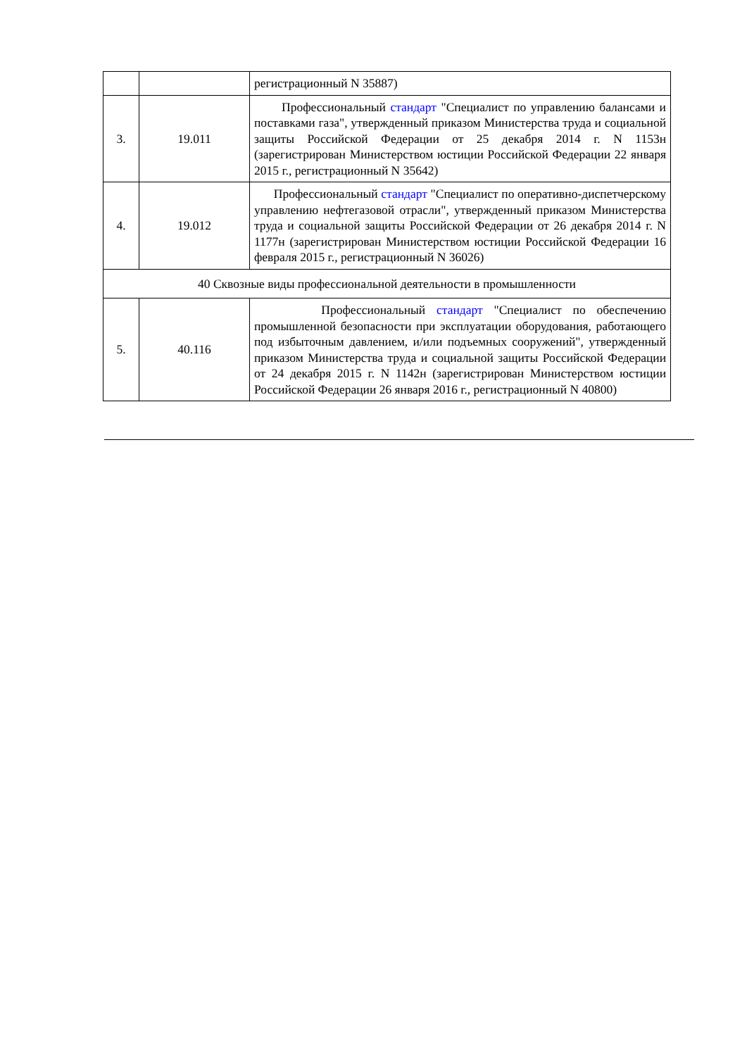| | | регистрационный N 35887) |
| 3. | 19.011 | Профессиональный стандарт "Специалист по управлению балансами и поставками газа", утвержденный приказом Министерства труда и социальной защиты Российской Федерации от 25 декабря 2014 г. N 1153н (зарегистрирован Министерством юстиции Российской Федерации 22 января 2015 г., регистрационный N 35642) |
| 4. | 19.012 | Профессиональный стандарт "Специалист по оперативно-диспетчерскому управлению нефтегазовой отрасли", утвержденный приказом Министерства труда и социальной защиты Российской Федерации от 26 декабря 2014 г. N 1177н (зарегистрирован Министерством юстиции Российской Федерации 16 февраля 2015 г., регистрационный N 36026) |
| 40 Сквозные виды профессиональной деятельности в промышленности | | |
| 5. | 40.116 | Профессиональный стандарт "Специалист по обеспечению промышленной безопасности при эксплуатации оборудования, работающего под избыточным давлением, и/или подъемных сооружений", утвержденный приказом Министерства труда и социальной защиты Российской Федерации от 24 декабря 2015 г. N 1142н (зарегистрирован Министерством юстиции Российской Федерации 26 января 2016 г., регистрационный N 40800) |